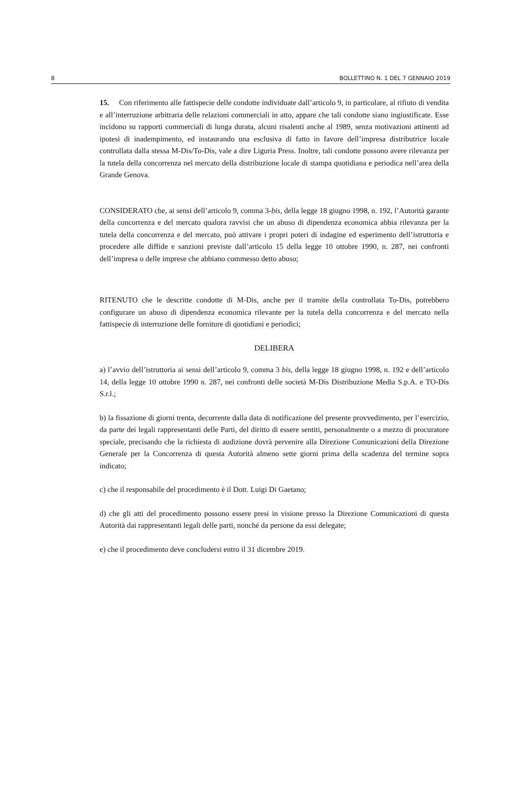8 BOLLETTINO N. 1 DEL 7 GENNAIO 2019
15. Con riferimento alle fattispecie delle condotte individuate dall’articolo 9, in particolare, al rifiuto di vendita e all’interruzione arbitraria delle relazioni commerciali in atto, appare che tali condotte siano ingiustificate. Esse incidono su rapporti commerciali di lunga durata, alcuni risalenti anche al 1989, senza motivazioni attinenti ad ipotesi di inadempimento, ed instaurando una esclusiva di fatto in favore dell’impresa distributrice locale controllata dalla stessa M-Dis/To-Dis, vale a dire Liguria Press. Inoltre, tali condotte possono avere rilevanza per la tutela della concorrenza nel mercato della distribuzione locale di stampa quotidiana e periodica nell’area della Grande Genova.
CONSIDERATO che, ai sensi dell’articolo 9, comma 3-bis, della legge 18 giugno 1998, n. 192, l’Autorità garante della concorrenza e del mercato qualora ravvisi che un abuso di dipendenza economica abbia rilevanza per la tutela della concorrenza e del mercato, può attivare i propri poteri di indagine ed esperimento dell’istruttoria e procedere alle diffide e sanzioni previste dall’articolo 15 della legge 10 ottobre 1990, n. 287, nei confronti dell’impresa o delle imprese che abbiano commesso detto abuso;
RITENUTO che le descritte condotte di M-Dis, anche per il tramite della controllata To-Dis, potrebbero configurare un abuso di dipendenza economica rilevante per la tutela della concorrenza e del mercato nella fattispecie di interruzione delle forniture di quotidiani e periodici;
DELIBERA
a) l’avvio dell’istruttoria ai sensi dell’articolo 9, comma 3 bis, della legge 18 giugno 1998, n. 192 e dell’articolo 14, della legge 10 ottobre 1990 n. 287, nei confronti delle società M-Dis Distribuzione Media S.p.A. e TO-Dis S.r.l.;
b) la fissazione di giorni trenta, decorrente dalla data di notificazione del presente provvedimento, per l’esercizio, da parte dei legali rappresentanti delle Parti, del diritto di essere sentiti, personalmente o a mezzo di procuratore speciale, precisando che la richiesta di audizione dovrà pervenire alla Direzione Comunicazioni della Direzione Generale per la Concorrenza di questa Autorità almeno sette giorni prima della scadenza del termine sopra indicato;
c) che il responsabile del procedimento è il Dott. Luigi Di Gaetano;
d) che gli atti del procedimento possono essere presi in visione presso la Direzione Comunicazioni di questa Autorità dai rappresentanti legali delle parti, nonché da persone da essi delegate;
e) che il procedimento deve concludersi entro il 31 dicembre 2019.